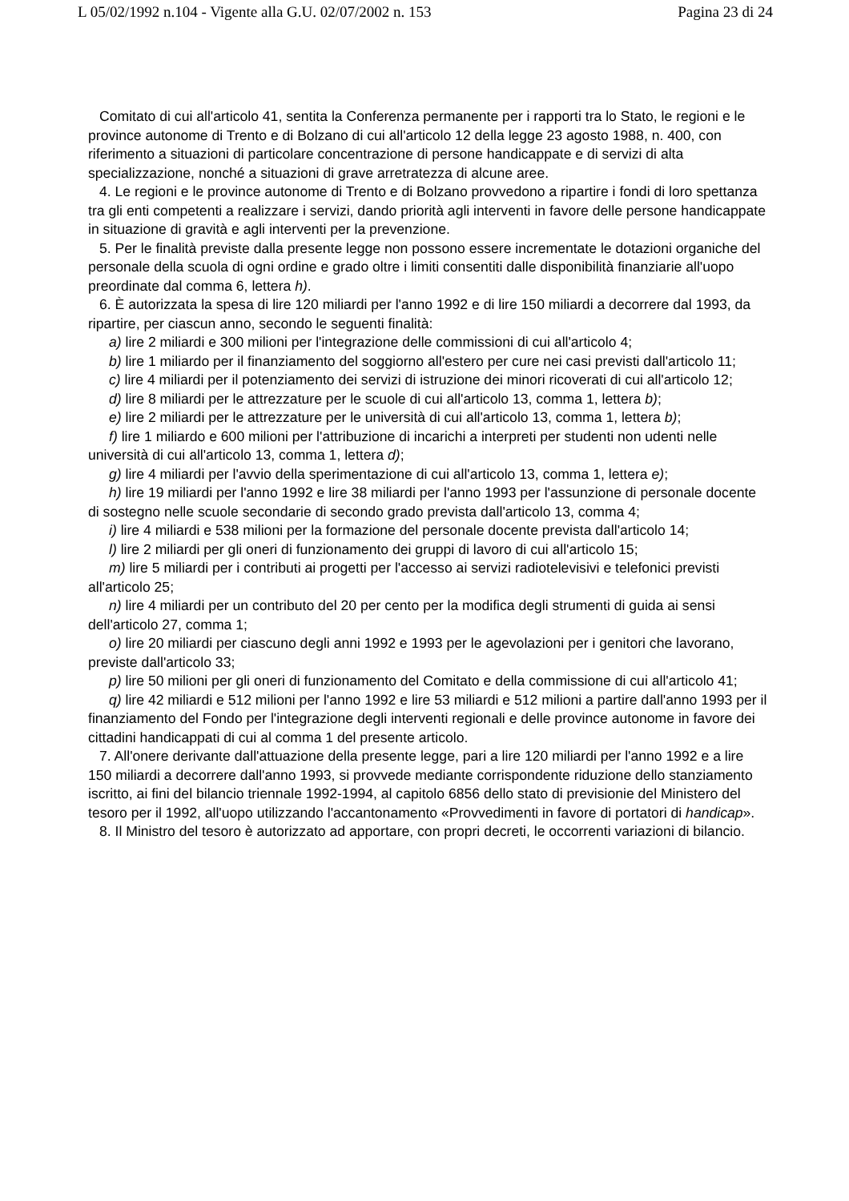L 05/02/1992 n.104 - Vigente alla G.U. 02/07/2002 n. 153 Pagina 23 di 24
Comitato di cui all'articolo 41, sentita la Conferenza permanente per i rapporti tra lo Stato, le regioni e le province autonome di Trento e di Bolzano di cui all'articolo 12 della legge 23 agosto 1988, n. 400, con riferimento a situazioni di particolare concentrazione di persone handicappate e di servizi di alta specializzazione, nonché a situazioni di grave arretratezza di alcune aree.
4. Le regioni e le province autonome di Trento e di Bolzano provvedono a ripartire i fondi di loro spettanza tra gli enti competenti a realizzare i servizi, dando priorità agli interventi in favore delle persone handicappate in situazione di gravità e agli interventi per la prevenzione.
5. Per le finalità previste dalla presente legge non possono essere incrementate le dotazioni organiche del personale della scuola di ogni ordine e grado oltre i limiti consentiti dalle disponibilità finanziarie all'uopo preordinate dal comma 6, lettera h).
6. È autorizzata la spesa di lire 120 miliardi per l'anno 1992 e di lire 150 miliardi a decorrere dal 1993, da ripartire, per ciascun anno, secondo le seguenti finalità:
a) lire 2 miliardi e 300 milioni per l'integrazione delle commissioni di cui all'articolo 4;
b) lire 1 miliardo per il finanziamento del soggiorno all'estero per cure nei casi previsti dall'articolo 11;
c) lire 4 miliardi per il potenziamento dei servizi di istruzione dei minori ricoverati di cui all'articolo 12;
d) lire 8 miliardi per le attrezzature per le scuole di cui all'articolo 13, comma 1, lettera b);
e) lire 2 miliardi per le attrezzature per le università di cui all'articolo 13, comma 1, lettera b);
f) lire 1 miliardo e 600 milioni per l'attribuzione di incarichi a interpreti per studenti non udenti nelle università di cui all'articolo 13, comma 1, lettera d);
g) lire 4 miliardi per l'avvio della sperimentazione di cui all'articolo 13, comma 1, lettera e);
h) lire 19 miliardi per l'anno 1992 e lire 38 miliardi per l'anno 1993 per l'assunzione di personale docente di sostegno nelle scuole secondarie di secondo grado prevista dall'articolo 13, comma 4;
i) lire 4 miliardi e 538 milioni per la formazione del personale docente prevista dall'articolo 14;
l) lire 2 miliardi per gli oneri di funzionamento dei gruppi di lavoro di cui all'articolo 15;
m) lire 5 miliardi per i contributi ai progetti per l'accesso ai servizi radiotelevisivi e telefonici previsti all'articolo 25;
n) lire 4 miliardi per un contributo del 20 per cento per la modifica degli strumenti di guida ai sensi dell'articolo 27, comma 1;
o) lire 20 miliardi per ciascuno degli anni 1992 e 1993 per le agevolazioni per i genitori che lavorano, previste dall'articolo 33;
p) lire 50 milioni per gli oneri di funzionamento del Comitato e della commissione di cui all'articolo 41;
q) lire 42 miliardi e 512 milioni per l'anno 1992 e lire 53 miliardi e 512 milioni a partire dall'anno 1993 per il finanziamento del Fondo per l'integrazione degli interventi regionali e delle province autonome in favore dei cittadini handicappati di cui al comma 1 del presente articolo.
7. All'onere derivante dall'attuazione della presente legge, pari a lire 120 miliardi per l'anno 1992 e a lire 150 miliardi a decorrere dall'anno 1993, si provvede mediante corrispondente riduzione dello stanziamento iscritto, ai fini del bilancio triennale 1992-1994, al capitolo 6856 dello stato di previsionie del Ministero del tesoro per il 1992, all'uopo utilizzando l'accantonamento «Provvedimenti in favore di portatori di handicap».
8. Il Ministro del tesoro è autorizzato ad apportare, con propri decreti, le occorrenti variazioni di bilancio.